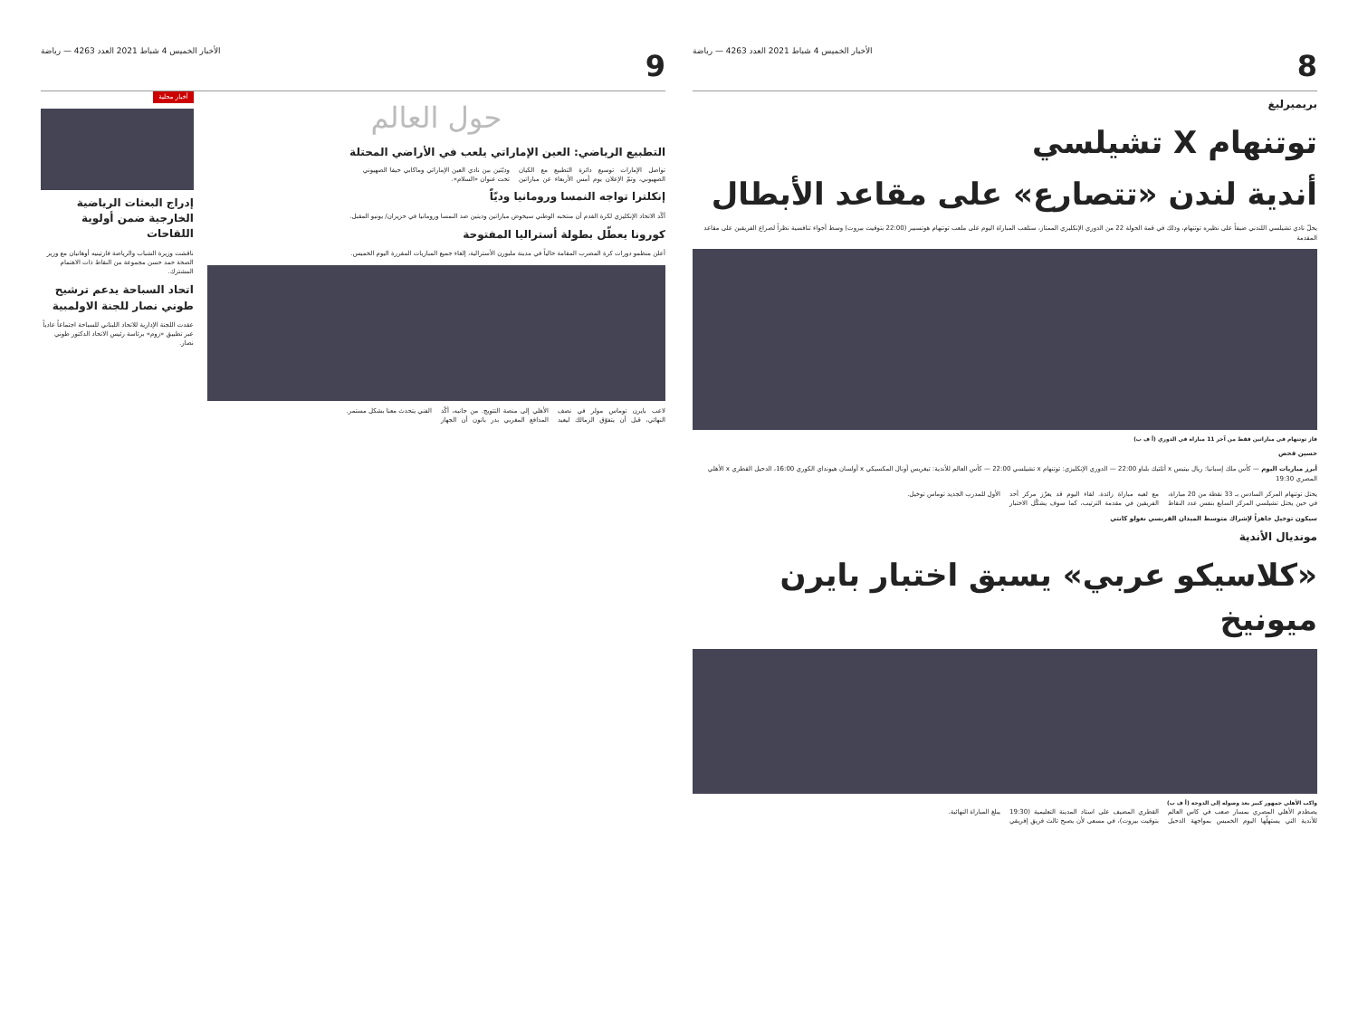8 الأخبار الخميس 4 شباط 2021 العدد 4263 — رياضة
بريميرليغ
توتنهام X تشيلسي
أندية لندن «تتصارع» على مقاعد الأبطال
يحلّ نادي تشيلسي اللندني ضيفاً على نظيره توتنهام، وذلك في قمة الجولة 22 من الدوري الإنكليزي الممتاز، ستلعب المباراة اليوم على ملعب توتنهام هوتسبير (22:00 بتوقيت بيروت) وسط أجواء تنافسية نظراً لصراع الفريقين على مقاعد المقدمة
فاز توتنهام في مباراتين فقط من آخر 11 مباراة في الدوري (أ ف ب)
حسين فحص
أبرز مباريات اليوم — كأس ملك إسبانيا: ريال بيتيس x أتلتيك بلباو 22:00 — الدوري الإنكليزي: توتنهام x تشيلسي 22:00 — كأس العالم للأندية: تيغريس أونال المكسيكي x أولسان هيونداي الكوري 16:00، الدحيل القطري x الأهلي المصري 19:30
يحتل توتنهام المركز السادس بـ 33 نقطة من 20 مباراة، في حين يحتل تشيلسي المركز السابع بنفس عدد النقاط مع لعبه مباراة زائدة. لقاء اليوم قد يعزّز مركز أحد الفريقين في مقدمة الترتيب، كما سوف يشكّل الاختبار الأول للمدرب الجديد توماس توخيل.
سيكون توخيل جاهزاً لإشراك متوسط الميدان الفرنسي نغولو كانتي
مونديال الأندية
«كلاسيكو عربي» يسبق اختبار بايرن ميونيخ
واكب الأهلي جمهور كبير بعد وصوله إلى الدوحة (أ ف ب)
يصطدم الأهلي المصري بمسار صعب في كاس العالم للأندية التي يستهلّها اليوم الخميس بمواجهة الدحيل القطري المضيف على استاد المدينة التعليمية (19:30 بتوقيت بيروت)، في مسعى لأن يصبح ثالث فريق إفريقي يبلغ المباراة النهائية.
9 الأخبار الخميس 4 شباط 2021 العدد 4263 — رياضة
حول العالم
التطبيع الرياضي: العين الإماراتي يلعب في الأراضي المحتلة
تواصل الإمارات توسيع دائرة التطبيع مع الكيان الصهيوني، وتمّ الإعلان يوم أمس الأربعاء عن مباراتين وديّتين بين نادي العين الإماراتي وماكابي حيفا الصهيوني تحت عنوان «السلام».
إنكلترا تواجه النمسا ورومانيا وديّاً
أكّد الاتحاد الإنكليزي لكرة القدم أن منتخبه الوطني سيخوض مباراتين وديتين ضد النمسا ورومانيا في حزيران/ يونيو المقبل.
كورونا يعطّل بطولة أستراليا المفتوحة
أعلن منظمو دورات كرة المضرب المقامة حالياً في مدينة ملبورن الأسترالية، إلغاء جميع المباريات المقررة اليوم الخميس.
لاعب بايرن توماس مولر في نصف النهائي، قبل أن يتفوّق الزمالك ليعيد الأهلي إلى منصة التتويج. من جانبه، أكّد المدافع المغربي بدر بانون أن الجهاز الفني يتحدث معنا بشكل مستمر.
أخبار محلية
إدراج البعثات الرياضية الخارجية ضمن أولوية اللقاحات
ناقشت وزيرة الشباب والرياضة فارتينيه أوهانيان مع وزير الصحة حمد حسن مجموعة من النقاط ذات الاهتمام المشترك.
اتحاد السباحة يدعم ترشيح طوني نصار للجنة الاولمبية
عقدت اللجنة الإدارية للاتحاد اللبناني للسباحة اجتماعاً عادياً عبر تطبيق «زوم» برئاسة رئيس الاتحاد الدكتور طوني نصار.